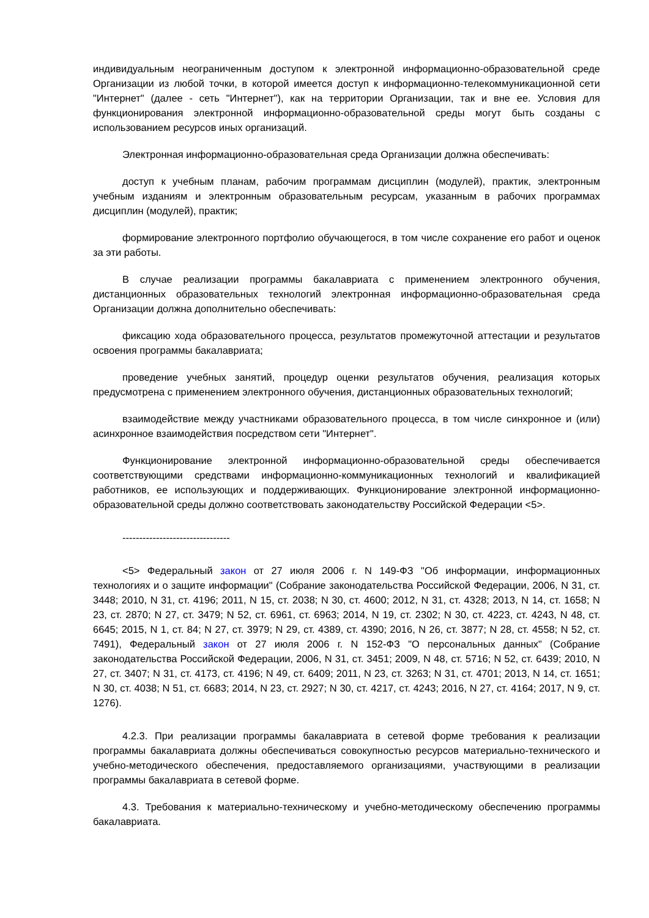индивидуальным неограниченным доступом к электронной информационно-образовательной среде Организации из любой точки, в которой имеется доступ к информационно-телекоммуникационной сети "Интернет" (далее - сеть "Интернет"), как на территории Организации, так и вне ее. Условия для функционирования электронной информационно-образовательной среды могут быть созданы с использованием ресурсов иных организаций.
Электронная информационно-образовательная среда Организации должна обеспечивать:
доступ к учебным планам, рабочим программам дисциплин (модулей), практик, электронным учебным изданиям и электронным образовательным ресурсам, указанным в рабочих программах дисциплин (модулей), практик;
формирование электронного портфолио обучающегося, в том числе сохранение его работ и оценок за эти работы.
В случае реализации программы бакалавриата с применением электронного обучения, дистанционных образовательных технологий электронная информационно-образовательная среда Организации должна дополнительно обеспечивать:
фиксацию хода образовательного процесса, результатов промежуточной аттестации и результатов освоения программы бакалавриата;
проведение учебных занятий, процедур оценки результатов обучения, реализация которых предусмотрена с применением электронного обучения, дистанционных образовательных технологий;
взаимодействие между участниками образовательного процесса, в том числе синхронное и (или) асинхронное взаимодействия посредством сети "Интернет".
Функционирование электронной информационно-образовательной среды обеспечивается соответствующими средствами информационно-коммуникационных технологий и квалификацией работников, ее использующих и поддерживающих. Функционирование электронной информационно-образовательной среды должно соответствовать законодательству Российской Федерации <5>.
--------------------------------
<5> Федеральный закон от 27 июля 2006 г. N 149-ФЗ "Об информации, информационных технологиях и о защите информации" (Собрание законодательства Российской Федерации, 2006, N 31, ст. 3448; 2010, N 31, ст. 4196; 2011, N 15, ст. 2038; N 30, ст. 4600; 2012, N 31, ст. 4328; 2013, N 14, ст. 1658; N 23, ст. 2870; N 27, ст. 3479; N 52, ст. 6961, ст. 6963; 2014, N 19, ст. 2302; N 30, ст. 4223, ст. 4243, N 48, ст. 6645; 2015, N 1, ст. 84; N 27, ст. 3979; N 29, ст. 4389, ст. 4390; 2016, N 26, ст. 3877; N 28, ст. 4558; N 52, ст. 7491), Федеральный закон от 27 июля 2006 г. N 152-ФЗ "О персональных данных" (Собрание законодательства Российской Федерации, 2006, N 31, ст. 3451; 2009, N 48, ст. 5716; N 52, ст. 6439; 2010, N 27, ст. 3407; N 31, ст. 4173, ст. 4196; N 49, ст. 6409; 2011, N 23, ст. 3263; N 31, ст. 4701; 2013, N 14, ст. 1651; N 30, ст. 4038; N 51, ст. 6683; 2014, N 23, ст. 2927; N 30, ст. 4217, ст. 4243; 2016, N 27, ст. 4164; 2017, N 9, ст. 1276).
4.2.3. При реализации программы бакалавриата в сетевой форме требования к реализации программы бакалавриата должны обеспечиваться совокупностью ресурсов материально-технического и учебно-методического обеспечения, предоставляемого организациями, участвующими в реализации программы бакалавриата в сетевой форме.
4.3. Требования к материально-техническому и учебно-методическому обеспечению программы бакалавриата.